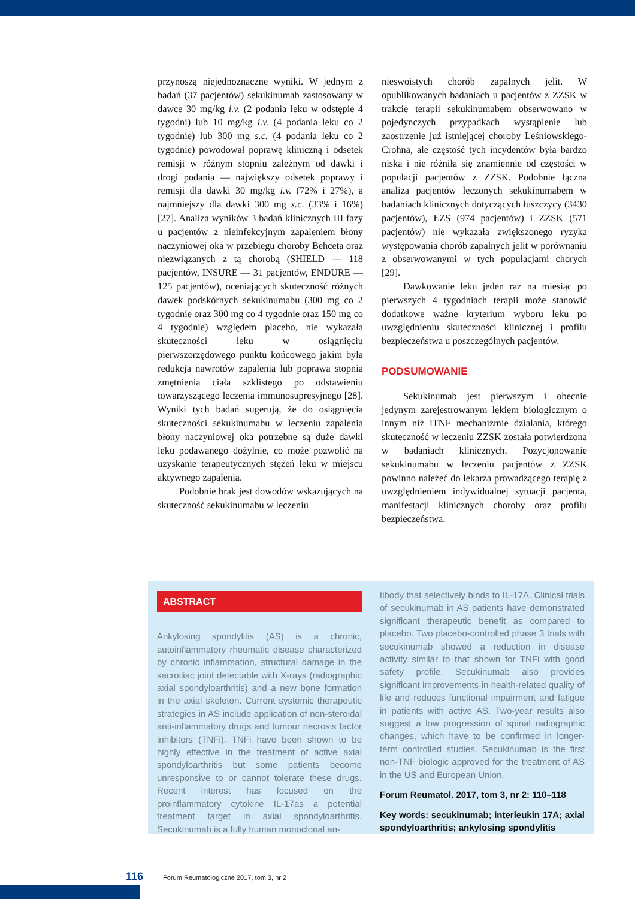przynoszą niejednoznaczne wyniki. W jednym z badań (37 pacjentów) sekukinumab zastosowany w dawce 30 mg/kg i.v. (2 podania leku w odstępie 4 tygodni) lub 10 mg/kg i.v. (4 podania leku co 2 tygodnie) lub 300 mg s.c. (4 podania leku co 2 tygodnie) powodował poprawę kliniczną i odsetek remisji w różnym stopniu zależnym od dawki i drogi podania — największy odsetek poprawy i remisji dla dawki 30 mg/kg i.v. (72% i 27%), a najmniejszy dla dawki 300 mg s.c. (33% i 16%) [27]. Analiza wyników 3 badań klinicznych III fazy u pacjentów z nieinfekcyjnym zapaleniem błony naczyniowej oka w przebiegu choroby Behceta oraz niezwiązanych z tą chorobą (SHIELD — 118 pacjentów, INSURE — 31 pacjentów, ENDURE — 125 pacjentów), oceniających skuteczność różnych dawek podskórnych sekukinumabu (300 mg co 2 tygodnie oraz 300 mg co 4 tygodnie oraz 150 mg co 4 tygodnie) względem placebo, nie wykazała skuteczności leku w osiągnięciu pierwszorzędowego punktu końcowego jakim była redukcja nawrotów zapalenia lub poprawa stopnia zmętnienia ciała szklistego po odstawieniu towarzyszącego leczenia immunosupresyjnego [28]. Wyniki tych badań sugerują, że do osiągnięcia skuteczności sekukinumabu w leczeniu zapalenia błony naczyniowej oka potrzebne są duże dawki leku podawanego dożylnie, co może pozwolić na uzyskanie terapeutycznych stężeń leku w miejscu aktywnego zapalenia.
Podobnie brak jest dowodów wskazujących na skuteczność sekukinumabu w leczeniu
nieswoistych chorób zapalnych jelit. W opublikowanych badaniach u pacjentów z ZZSK w trakcie terapii sekukinumabem obserwowano w pojedynczych przypadkach wystąpienie lub zaostrzenie już istniejącej choroby Leśniowskiego-Crohna, ale częstość tych incydentów była bardzo niska i nie różniła się znamiennie od częstości w populacji pacjentów z ZZSK. Podobnie łączna analiza pacjentów leczonych sekukinumabem w badaniach klinicznych dotyczących łuszczycy (3430 pacjentów), ŁZS (974 pacjentów) i ZZSK (571 pacjentów) nie wykazała zwiększonego ryzyka występowania chorób zapalnych jelit w porównaniu z obserwowanymi w tych populacjami chorych [29].
Dawkowanie leku jeden raz na miesiąc po pierwszych 4 tygodniach terapii może stanowić dodatkowe ważne kryterium wyboru leku po uwzględnieniu skuteczności klinicznej i profilu bezpieczeństwa u poszczególnych pacjentów.
PODSUMOWANIE
Sekukinumab jest pierwszym i obecnie jedynym zarejestrowanym lekiem biologicznym o innym niż iTNF mechanizmie działania, którego skuteczność w leczeniu ZZSK została potwierdzona w badaniach klinicznych. Pozycjonowanie sekukinumabu w leczeniu pacjentów z ZZSK powinno należeć do lekarza prowadzącego terapię z uwzględnieniem indywidualnej sytuacji pacjenta, manifestacji klinicznych choroby oraz profilu bezpieczeństwa.
ABSTRACT
Ankylosing spondylitis (AS) is a chronic, autoinflammatory rheumatic disease characterized by chronic inflammation, structural damage in the sacroiliac joint detectable with X-rays (radiographic axial spondyloarthritis) and a new bone formation in the axial skeleton. Current systemic therapeutic strategies in AS include application of non-steroidal anti-inflammatory drugs and tumour necrosis factor inhibitors (TNFi). TNFi have been shown to be highly effective in the treatment of active axial spondyloarthritis but some patients become unresponsive to or cannot tolerate these drugs. Recent interest has focused on the proinflammatory cytokine IL-17as a potential treatment target in axial spondyloarthritis. Secukinumab is a fully human monoclonal an-
tibody that selectively binds to IL-17A. Clinical trials of secukinumab in AS patients have demonstrated significant therapeutic benefit as compared to placebo. Two placebo-controlled phase 3 trials with secukinumab showed a reduction in disease activity similar to that shown for TNFi with good safety profile. Secukinumab also provides significant improvements in health-related quality of life and reduces functional impairment and fatigue in patients with active AS. Two-year results also suggest a low progression of spinal radiographic changes, which have to be confirmed in longer-term controlled studies. Secukinumab is the first non-TNF biologic approved for the treatment of AS in the US and European Union.
Forum Reumatol. 2017, tom 3, nr 2: 110–118
Key words: secukinumab; interleukin 17A; axial spondyloarthritis; ankylosing spondylitis
116 Forum Reumatologiczne 2017, tom 3, nr 2